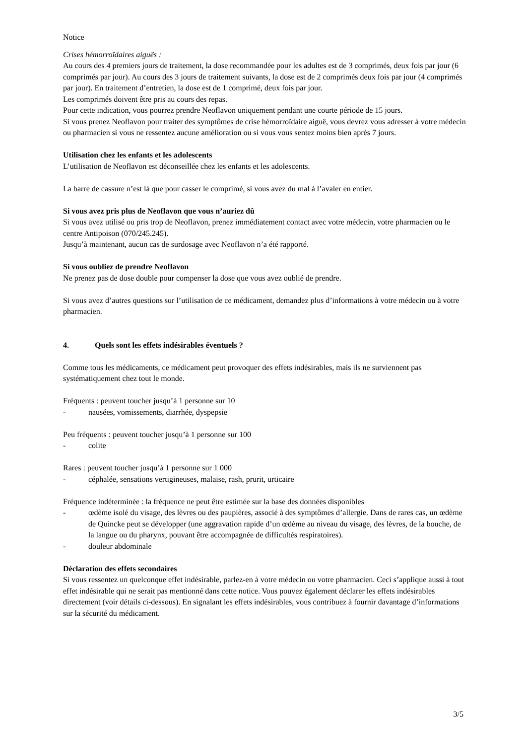Notice
Crises hémorroïdaires aiguës :
Au cours des 4 premiers jours de traitement, la dose recommandée pour les adultes est de 3 comprimés, deux fois par jour (6 comprimés par jour). Au cours des 3 jours de traitement suivants, la dose est de 2 comprimés deux fois par jour (4 comprimés par jour). En traitement d’entretien, la dose est de 1 comprimé, deux fois par jour.
Les comprimés doivent être pris au cours des repas.
Pour cette indication, vous pourrez prendre Neoflavon uniquement pendant une courte période de 15 jours.
Si vous prenez Neoflavon pour traiter des symptômes de crise hémorroïdaire aiguë, vous devrez vous adresser à votre médecin ou pharmacien si vous ne ressentez aucune amélioration ou si vous vous sentez moins bien après 7 jours.
Utilisation chez les enfants et les adolescents
L’utilisation de Neoflavon est déconseillée chez les enfants et les adolescents.
La barre de cassure n’est là que pour casser le comprimé, si vous avez du mal à l’avaler en entier.
Si vous avez pris plus de Neoflavon que vous n’auriez dû
Si vous avez utilisé ou pris trop de Neoflavon, prenez immédiatement contact avec votre médecin, votre pharmacien ou le centre Antipoison (070/245.245).
Jusqu’à maintenant, aucun cas de surdosage avec Neoflavon n’a été rapporté.
Si vous oubliez de prendre Neoflavon
Ne prenez pas de dose double pour compenser la dose que vous avez oublié de prendre.
Si vous avez d’autres questions sur l’utilisation de ce médicament, demandez plus d’informations à votre médecin ou à votre pharmacien.
4. Quels sont les effets indésirables éventuels ?
Comme tous les médicaments, ce médicament peut provoquer des effets indésirables, mais ils ne surviennent pas systématiquement chez tout le monde.
Fréquents : peuvent toucher jusqu’à 1 personne sur 10
- nausées, vomissements, diarrhée, dyspepsie
Peu fréquents : peuvent toucher jusqu’à 1 personne sur 100
- colite
Rares : peuvent toucher jusqu’à 1 personne sur 1 000
- céphalée, sensations vertigineuses, malaise, rash, prurit, urticaire
Fréquence indéterminée : la fréquence ne peut être estimée sur la base des données disponibles
- œdème isolé du visage, des lèvres ou des paupières, associé à des symptômes d’allergie. Dans de rares cas, un œdème de Quincke peut se développer (une aggravation rapide d’un œdème au niveau du visage, des lèvres, de la bouche, de la langue ou du pharynx, pouvant être accompagnée de difficultés respiratoires).
- douleur abdominale
Déclaration des effets secondaires
Si vous ressentez un quelconque effet indésirable, parlez-en à votre médecin ou votre pharmacien. Ceci s’applique aussi à tout effet indésirable qui ne serait pas mentionné dans cette notice. Vous pouvez également déclarer les effets indésirables directement (voir détails ci-dessous). En signalant les effets indésirables, vous contribuez à fournir davantage d’informations sur la sécurité du médicament.
3/5